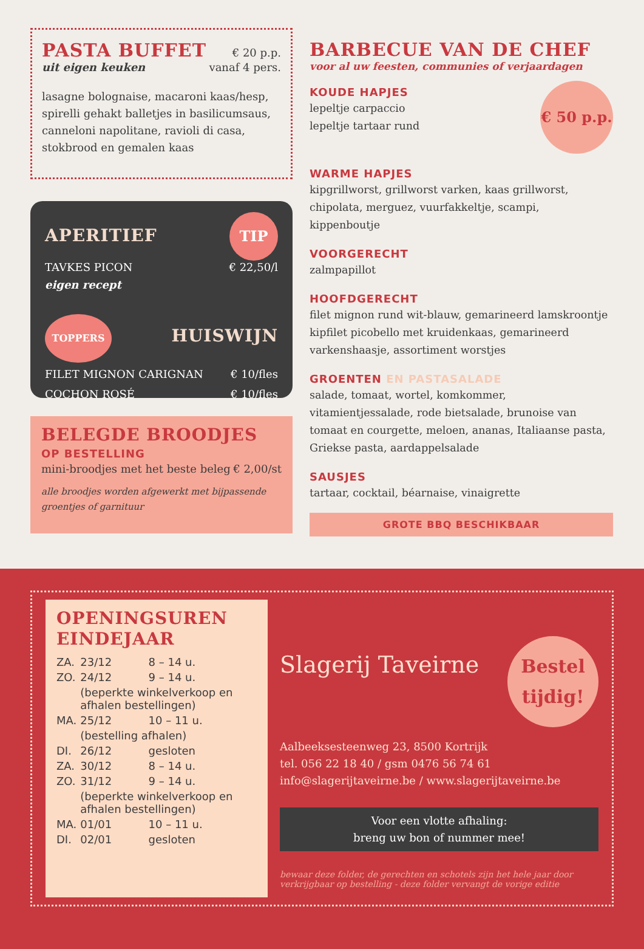PASTA BUFFET
€ 20 p.p.
uit eigen keuken vanaf 4 pers.
lasagne bolognaise, macaroni kaas/hesp, spirelli gehakt balletjes in basilicumsaus, canneloni napolitane, ravioli di casa, stokbrood en gemalen kaas
APERITIEF
TIP
TAVKES PICON € 22,50/l
eigen recept
TOPPERS
HUISWIJN
FILET MIGNON CARIGNAN € 10/fles
COCHON ROSÉ € 10/fles
BELEGDE BROODJES
OP BESTELLING
mini-broodjes met het beste beleg € 2,00/st
alle broodjes worden afgewerkt met bijpassende groentjes of garnituur
BARBECUE VAN DE CHEF
voor al uw feesten, communies of verjaardagen
KOUDE HAPJES
lepeltje carpaccio
lepeltje tartaar rund
€ 50 p.p.
WARME HAPJES
kipgrillworst, grillworst varken, kaas grillworst, chipolata, merguez, vuurfakkeltje, scampi, kippenboutje
VOORGERECHT
zalmpapillot
HOOFDGERECHT
filet mignon rund wit-blauw, gemarineerd lamskroontje kipfilet picobello met kruidenkaas, gemarineerd varkenshaasje, assortiment worstjes
GROENTEN EN PASTASALADE
salade, tomaat, wortel, komkommer, vitamientjessalade, rode bietsalade, brunoise van tomaat en courgette, meloen, ananas, Italiaanse pasta, Griekse pasta, aardappelsalade
SAUSJES
tartaar, cocktail, béarnaise, vinaigrette
GROTE BBQ BESCHIKBAAR
OPENINGSUREN
EINDEJAAR
| ZA. | 23/12 | 8 – 14 u. |
| ZO. | 24/12 | 9 – 14 u. |
| | (beperkte winkelverkoop en afhalen bestellingen) | |
| MA. | 25/12 | 10 – 11 u. |
| | (bestelling afhalen) | |
| DI. | 26/12 | gesloten |
| ZA. | 30/12 | 8 – 14 u. |
| ZO. | 31/12 | 9 – 14 u. |
| | (beperkte winkelverkoop en afhalen bestellingen) | |
| MA. | 01/01 | 10 – 11 u. |
| DI. | 02/01 | gesloten |
Slagerij Taveirne Bestel tijdig!
Aalbeeksesteenweg 23, 8500 Kortrijk
tel. 056 22 18 40 / gsm 0476 56 74 61
info@slagerijtaveirne.be / www.slagerijtaveirne.be
Voor een vlotte afhaling:
breng uw bon of nummer mee!
bewaar deze folder, de gerechten en schotels zijn het hele jaar door verkrijgbaar op bestelling - deze folder vervangt de vorige editie